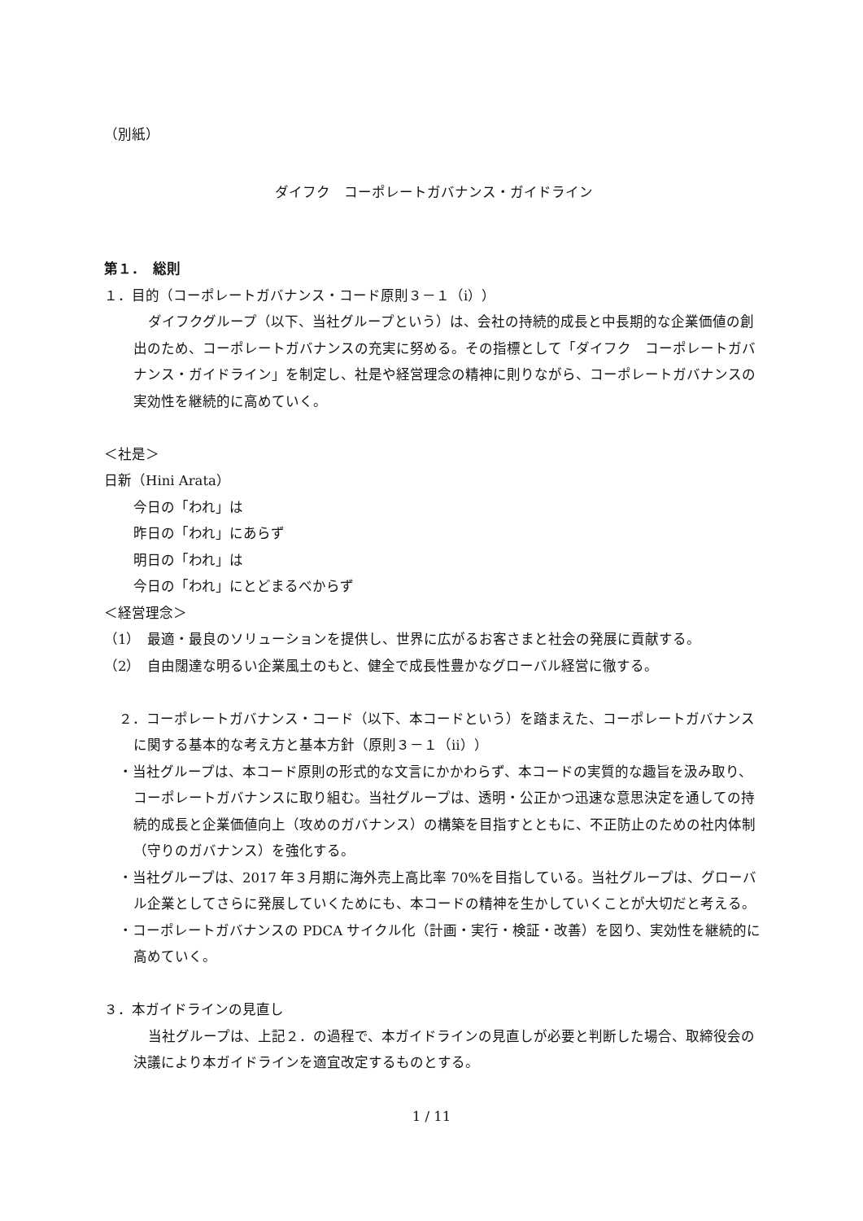（別紙）
ダイフク　コーポレートガバナンス・ガイドライン
第１．　総則
１．目的（コーポレートガバナンス・コード原則３－１（ⅰ））
ダイフクグループ（以下、当社グループという）は、会社の持続的成長と中長期的な企業価値の創出のため、コーポレートガバナンスの充実に努める。その指標として「ダイフク　コーポレートガバナンス・ガイドライン」を制定し、社是や経営理念の精神に則りながら、コーポレートガバナンスの実効性を継続的に高めていく。
＜社是＞
日新（Hini Arata）
今日の「われ」は
昨日の「われ」にあらず
明日の「われ」は
今日の「われ」にとどまるべからず
＜経営理念＞
（1）　最適・最良のソリューションを提供し、世界に広がるお客さまと社会の発展に貢献する。
（2）　自由闊達な明るい企業風土のもと、健全で成長性豊かなグローバル経営に徹する。
２．コーポレートガバナンス・コード（以下、本コードという）を踏まえた、コーポレートガバナンスに関する基本的な考え方と基本方針（原則３－１（ⅱ））
・当社グループは、本コード原則の形式的な文言にかかわらず、本コードの実質的な趣旨を汲み取り、コーポレートガバナンスに取り組む。当社グループは、透明・公正かつ迅速な意思決定を通しての持続的成長と企業価値向上（攻めのガバナンス）の構築を目指すとともに、不正防止のための社内体制（守りのガバナンス）を強化する。
・当社グループは、2017 年３月期に海外売上高比率 70%を目指している。当社グループは、グローバル企業としてさらに発展していくためにも、本コードの精神を生かしていくことが大切だと考える。
・コーポレートガバナンスの PDCA サイクル化（計画・実行・検証・改善）を図り、実効性を継続的に高めていく。
３．本ガイドラインの見直し
当社グループは、上記２．の過程で、本ガイドラインの見直しが必要と判断した場合、取締役会の決議により本ガイドラインを適宜改定するものとする。
1 / 11